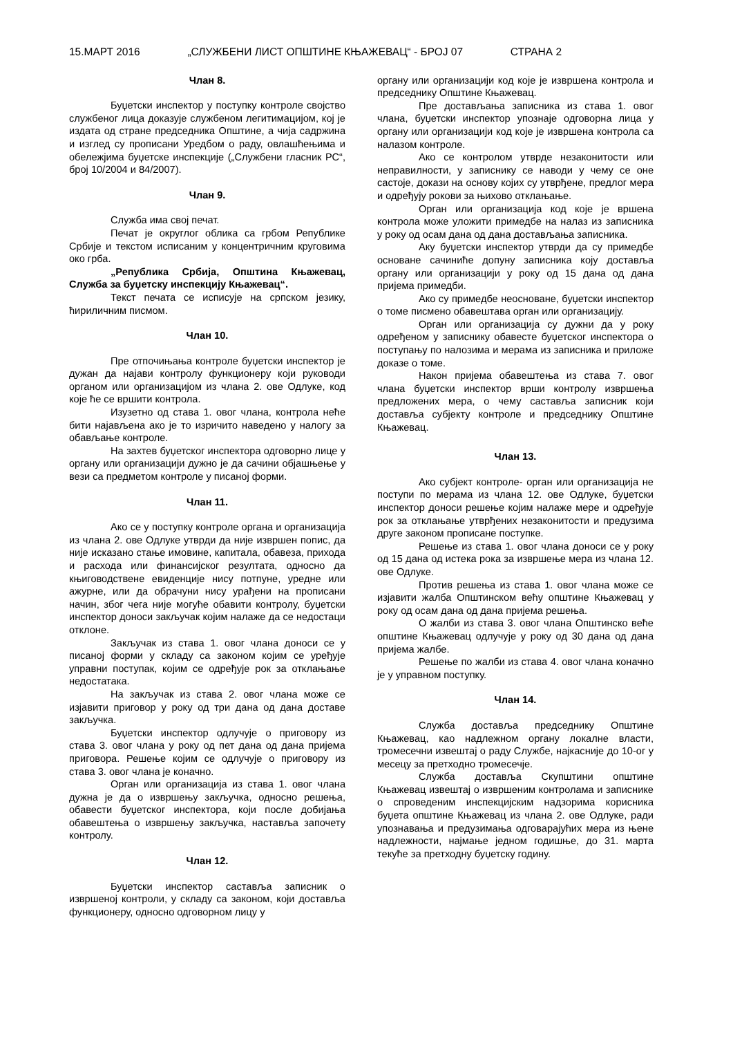15.МАРТ 2016 „СЛУЖБЕНИ ЛИСТ ОПШТИНЕ КЊАЖЕВАЦ“ - БРОЈ 07 СТРАНА 2
Члан 8.
Буџетски инспектор у поступку контроле својство службеног лица доказује службеном легитимацијом, кој је издата од стране председника Општине, а чија садржина и изглед су прописани Уредбом о раду, овлашћењима и обележјима буџетске инспекције („Службени гласник РС“, број 10/2004 и 84/2007).
Члан 9.
Служба има свој печат.
Печат је округлог облика са грбом Републике Србије и текстом исписаним у концентричним круговима око грба.
„Република Србија, Општина Књажевац, Служба за буџетску инспекцију Књажевац“.
Текст печата се исписује на српском језику, ћириличним писмом.
Члан 10.
Пре отпочињања контроле буџетски инспектор је дужан да најави контролу функционеру који руководи органом или организацијом из члана 2. ове Одлуке, код које ће се вршити контрола.
Изузетно од става 1. овог члана, контрола неће бити најављена ако је то изричито наведено у налогу за обављање контроле.
На захтев буџетског инспектора одговорно лице у органу или организацији дужно је да сачини објашњење у вези са предметом контроле у писаној форми.
Члан 11.
Ако се у поступку контроле органа и организација из члана 2. ове Одлуке утврди да није извршен попис, да није исказано стање имовине, капитала, обавеза, прихода и расхода или финансијског резултата, односно да књиговодствене евиденције нису потпуне, уредне или ажурне, или да обрачуни нису урађени на прописани начин, због чега није могуће обавити контролу, буџетски инспектор доноси закључак којим налаже да се недостаци отклоне.
Закључак из става 1. овог члана доноси се у писаној форми у складу са законом којим се уређује управни поступак, којим се одређује рок за отклањање недостатака.
На закључак из става 2. овог члана може се изјавити приговор у року од три дана од дана доставе закључка.
Буџетски инспектор одлучује о приговору из става 3. овог члана у року од пет дана од дана пријема приговора. Решење којим се одлучује о приговору из става 3. овог члана је коначно.
Орган или организација из става 1. овог члана дужна је да о извршењу закључка, односно решења, обавести буџетског инспектора, који после добијања обавештења о извршењу закључка, наставља започету контролу.
Члан 12.
Буџетски инспектор саставља записник о извршеној контроли, у складу са законом, који доставља функционеру, односно одговорном лицу у
органу или организацији код које је извршена контрола и председнику Општине Књажевац.
Пре достављања записника из става 1. овог члана, буџетски инспектор упознаје одговорна лица у органу или организацији код које је извршена контрола са налазом контроле.
Ако се контролом утврде незаконитости или неправилности, у записнику се наводи у чему се оне састоје, докази на основу којих су утврђене, предлог мера и одређују рокови за њихово отклањање.
Орган или организација код које је вршена контрола може уложити примедбе на налаз из записника у року од осам дана од дана достављања записника.
Аку буџетски инспектор утврди да су примедбе основане сачиниће допуну записника коју доставља органу или организацији у року од 15 дана од дана пријема примедби.
Ако су примедбе неосноване, буџетски инспектор о томе писмено обавештава орган или организацију.
Орган или организација су дужни да у року одређеном у записнику обавесте буџетског инспектора о поступању по налозима и мерама из записника и приложе доказе о томе.
Након пријема обавештења из става 7. овог члана буџетски инспектор врши контролу извршења предложених мера, о чему саставља записник који доставља субјекту контроле и председнику Општине Књажевац.
Члан 13.
Ако субјект контроле- орган или организација не поступи по мерама из члана 12. ове Одлуке, буџетски инспектор доноси решење којим налаже мере и одређује рок за отклањање утврђених незаконитости и предузима друге законом прописане поступке.
Решење из става 1. овог члана доноси се у року од 15 дана од истека рока за извршење мера из члана 12. ове Одлуке.
Против решења из става 1. овог члана може се изјавити жалба Општинском већу општине Књажевац у року од осам дана од дана пријема решења.
О жалби из става 3. овог члана Општинско веће општине Књажевац одлучује у року од 30 дана од дана пријема жалбе.
Решење по жалби из става 4. овог члана коначно је у управном поступку.
Члан 14.
Служба доставља председнику Општине Књажевац, као надлежном органу локалне власти, тромесечни извештај о раду Службе, најкасније до 10-ог у месецу за претходно тромесечје.
Служба доставља Скупштини општине Књажевац извештај о извршеним контролама и записнике о спроведеним инспекцијским надзорима корисника буџета општине Књажевац из члана 2. ове Одлуке, ради упознавања и предузимања одговарајућих мера из њене надлежности, најмање једном годишње, до 31. марта текуће за претходну буџетску годину.